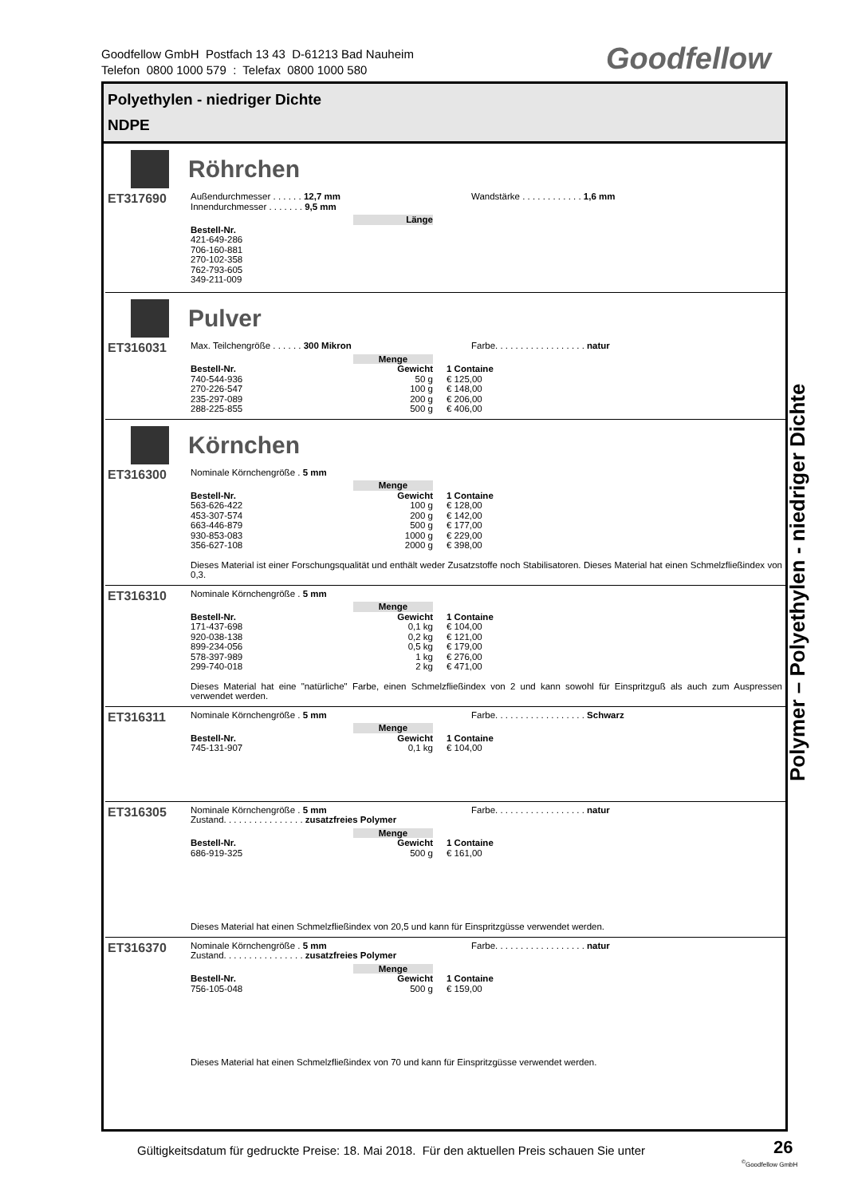Goodfellow GmbH Postfach 13 43 D-61213 Bad Nauheim
Telefon 0800 1000 579 : Telefax 0800 1000 580
Goodfellow
Polyethylen - niedriger Dichte
NDPE
Röhrchen
ET317690
Außendurchmesser . . . . . . 12,7 mm
Innendurchmesser . . . . . . . 9,5 mm
Wandstärke . . . . . . . . . . . . 1,6 mm
| | Länge |
| --- | --- |
| Bestell-Nr. | |
| 421-649-286 | |
| 706-160-881 | |
| 270-102-358 | |
| 762-793-605 | |
| 349-211-009 | |
Pulver
ET316031
Max. Teilchengröße . . . . . . 300 Mikron Farbe. . . . . . . . . . . . . . . . . . natur
| | Menge | |
| --- | --- | --- |
| Bestell-Nr. | Gewicht | 1 Containe |
| 740-544-936 | 50 g | € 125,00 |
| 270-226-547 | 100 g | € 148,00 |
| 235-297-089 | 200 g | € 206,00 |
| 288-225-855 | 500 g | € 406,00 |
Körnchen
ET316300
Nominale Körnchengröße . 5 mm
| | Menge | |
| --- | --- | --- |
| Bestell-Nr. | Gewicht | 1 Containe |
| 563-626-422 | 100 g | € 128,00 |
| 453-307-574 | 200 g | € 142,00 |
| 663-446-879 | 500 g | € 177,00 |
| 930-853-083 | 1000 g | € 229,00 |
| 356-627-108 | 2000 g | € 398,00 |
Dieses Material ist einer Forschungsqualität und enthält weder Zusatzstoffe noch Stabilisatoren. Dieses Material hat einen Schmelzfließindex von 0,3.
ET316310
Nominale Körnchengröße . 5 mm
| | Menge | |
| --- | --- | --- |
| Bestell-Nr. | Gewicht | 1 Containe |
| 171-437-698 | 0,1 kg | € 104,00 |
| 920-038-138 | 0,2 kg | € 121,00 |
| 899-234-056 | 0,5 kg | € 179,00 |
| 578-397-989 | 1 kg | € 276,00 |
| 299-740-018 | 2 kg | € 471,00 |
Dieses Material hat eine "natürliche" Farbe, einen Schmelzfließindex von 2 und kann sowohl für Einspritzguß als auch zum Auspressen verwendet werden.
ET316311
Nominale Körnchengröße . 5 mm Farbe. . . . . . . . . . . . . . . . . . Schwarz
| | Menge | |
| --- | --- | --- |
| Bestell-Nr. | Gewicht | 1 Containe |
| 745-131-907 | 0,1 kg | € 104,00 |
ET316305
Nominale Körnchengröße . 5 mm
Zustand. . . . . . . . . . . . . . . . zusatzfreies Polymer
Farbe. . . . . . . . . . . . . . . . . . natur
| | Menge | |
| --- | --- | --- |
| Bestell-Nr. | Gewicht | 1 Containe |
| 686-919-325 | 500 g | € 161,00 |
Dieses Material hat einen Schmelzfließindex von 20,5 und kann für Einspritzgüsse verwendet werden.
ET316370
Nominale Körnchengröße . 5 mm
Zustand. . . . . . . . . . . . . . . . zusatzfreies Polymer
Farbe. . . . . . . . . . . . . . . . . . natur
| | Menge | |
| --- | --- | --- |
| Bestell-Nr. | Gewicht | 1 Containe |
| 756-105-048 | 500 g | € 159,00 |
Dieses Material hat einen Schmelzfließindex von 70 und kann für Einspritzgüsse verwendet werden.
Polymer – Polyethylen - niedriger Dichte
Gültigkeitsdatum für gedruckte Preise: 18. Mai 2018. Für den aktuellen Preis schauen Sie unter
26
<sup>©</sup>Goodfellow GmbH